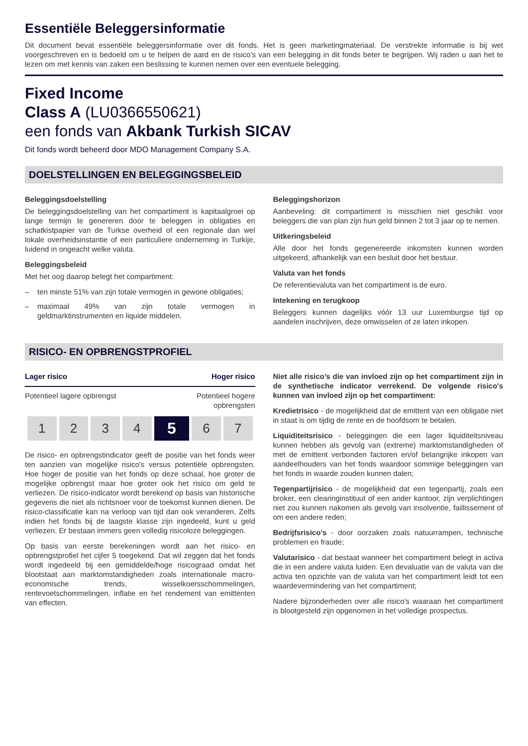Essentiële Beleggersinformatie
Dit document bevat essentiële beleggersinformatie over dit fonds. Het is geen marketingmateriaal. De verstrekte informatie is bij wet voorgeschreven en is bedoeld om u te helpen de aard en de risico’s van een belegging in dit fonds beter te begrijpen. Wij raden u aan het te lezen om met kennis van zaken een beslissing te kunnen nemen over een eventuele belegging.
Fixed Income
Class A (LU0366550621)
een fonds van Akbank Turkish SICAV
Dit fonds wordt beheerd door MDO Management Company S.A.
DOELSTELLINGEN EN BELEGGINGSBELEID
Beleggingsdoelstelling
De beleggingsdoelstelling van het compartiment is kapitaalgroei op lange termijn te genereren door te beleggen in obligaties en schatkistpapier van de Turkse overheid of een regionale dan wel lokale overheidsinstantie of een particuliere onderneming in Turkije, luidend in ongeacht welke valuta.
Beleggingsbeleid
Met het oog daarop belegt het compartiment:
– ten minste 51% van zijn totale vermogen in gewone obligaties;
– maximaal 49% van zijn totale vermogen in geldmarktinstrumenten en liquide middelen.
Beleggingshorizon
Aanbeveling: dit compartiment is misschien niet geschikt voor beleggers die van plan zijn hun geld binnen 2 tot 3 jaar op te nemen.
Uitkeringsbeleid
Alle door het fonds gegenereerde inkomsten kunnen worden uitgekeerd, afhankelijk van een besluit door het bestuur.
Valuta van het fonds
De referentievaluta van het compartiment is de euro.
Intekening en terugkoop
Beleggers kunnen dagelijks vóór 13 uur Luxemburgse tijd op aandelen inschrijven, deze omwisselen of ze laten inkopen.
RISICO- EN OPBRENGSTPROFIEL
Lager risico Hoger risico
Potentieel lagere opbrengst Potentieel hogere
opbrengsten
| 1 | 2 | 3 | 4 | 5 | 6 | 7 |
De risico- en opbrengstindicator geeft de positie van het fonds weer ten aanzien van mogelijke risico's versus potentiële opbrengsten. Hoe hoger de positie van het fonds op deze schaal, hoe groter de mogelijke opbrengst maar hoe groter ook het risico om geld te verliezen. De risico-indicator wordt berekend op basis van historische gegevens die niet als richtsnoer voor de toekomst kunnen dienen. De risico-classificatie kan na verloop van tijd dan ook veranderen. Zelfs indien het fonds bij de laagste klasse zijn ingedeeld, kunt u geld verliezen. Er bestaan immers geen volledig risicoloze beleggingen.
Op basis van eerste berekeningen wordt aan het risico- en opbrengstprofiel het cijfer 5 toegekend. Dat wil zeggen dat het fonds wordt ingedeeld bij een gemiddelde/hoge risicograad omdat het blootstaat aan marktomstandigheden zoals internationale macro-economische trends, wisselkoersschommelingen, rentevoetschommelingen, inflatie en het rendement van emittenten van effecten.
Niet alle risico’s die van invloed zijn op het compartiment zijn in de synthetische indicator verrekend. De volgende risico's kunnen van invloed zijn op het compartiment:
Kredietrisico - de mogelijkheid dat de emittent van een obligatie niet in staat is om tijdig de rente en de hoofdsom te betalen.
Liquiditeitsrisico - beleggingen die een lager liquiditeitsniveau kunnen hebben als gevolg van (extreme) marktomstandigheden of met de emittent verbonden factoren en/of belangrijke inkopen van aandeelhouders van het fonds waardoor sommige beleggingen van het fonds in waarde zouden kunnen dalen;
Tegenpartijrisico - de mogelijkheid dat een tegenpartij, zoals een broker, een clearinginstituut of een ander kantoor, zijn verplichtingen niet zou kunnen nakomen als gevolg van insolventie, faillissement of om een andere reden;
Bedrijfsrisico’s - door oorzaken zoals natuurrampen, technische problemen en fraude;
Valutarisico - dat bestaat wanneer het compartiment belegt in activa die in een andere valuta luiden. Een devaluatie van de valuta van die activa ten opzichte van de valuta van het compartiment leidt tot een waardevermindering van het compartiment;
Nadere bijzonderheden over alle risico's waaraan het compartiment is blootgesteld zijn opgenomen in het volledige prospectus.